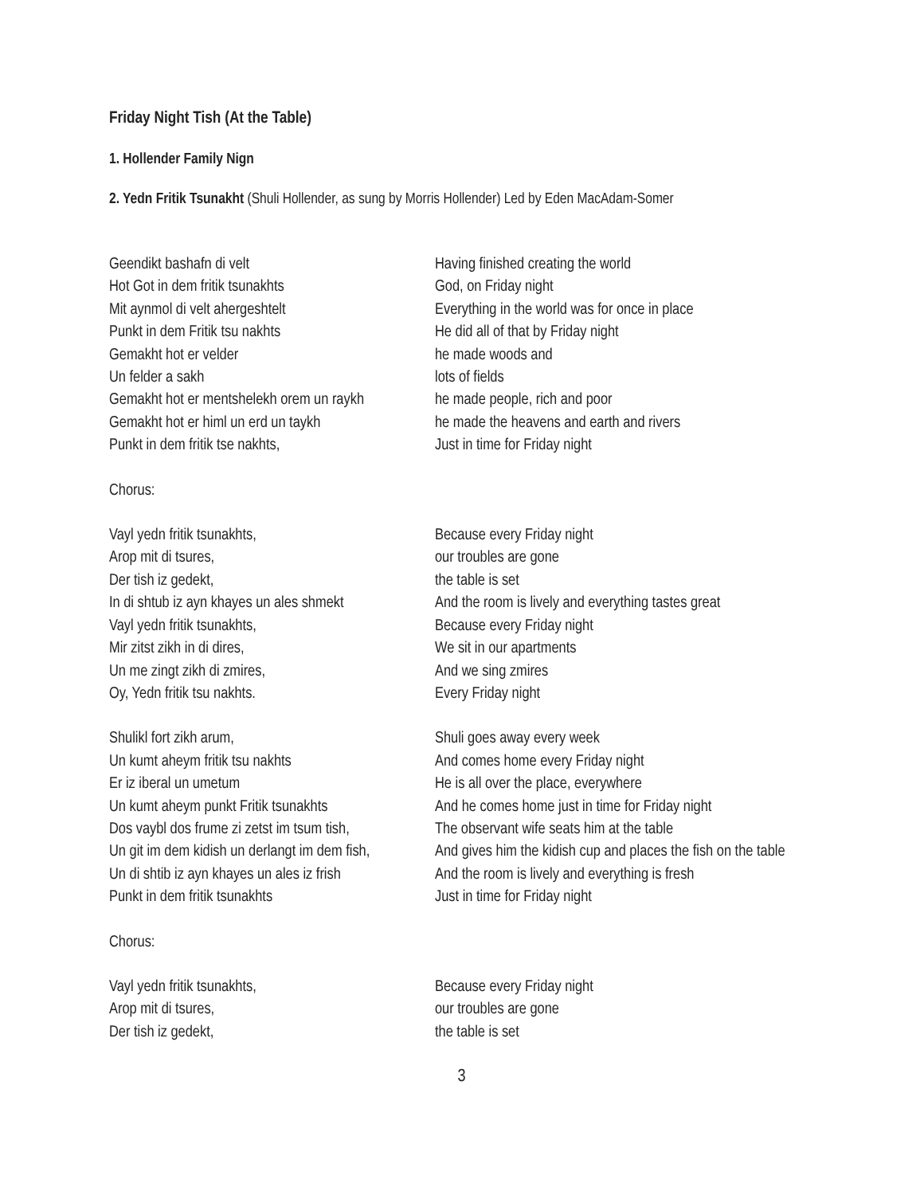Friday Night Tish (At the Table)
1. Hollender Family Nign
2. Yedn Fritik Tsunakht (Shuli Hollender, as sung by Morris Hollender) Led by Eden MacAdam-Somer
| Geendikt bashafn di velt | Having finished creating the world |
| Hot Got in dem fritik tsunakhts | God, on Friday night |
| Mit aynmol di velt ahergeshtelt | Everything in the world was for once in place |
| Punkt in dem Fritik tsu nakhts | He did all of that by Friday night |
| Gemakht hot er velder | he made woods and |
| Un felder a sakh | lots of fields |
| Gemakht hot er mentshelekh orem un raykh | he made people, rich and poor |
| Gemakht hot er himl un erd un taykh | he made the heavens and earth and rivers |
| Punkt in dem fritik tse nakhts, | Just in time for Friday night |
| Chorus: | |
| Vayl yedn fritik tsunakhts, | Because every Friday night |
| Arop mit di tsures, | our troubles are gone |
| Der tish iz gedekt, | the table is set |
| In di shtub iz ayn khayes un ales shmekt | And the room is lively and everything tastes great |
| Vayl yedn fritik tsunakhts, | Because every Friday night |
| Mir zitst zikh in di dires, | We sit in our apartments |
| Un me zingt zikh di zmires, | And we sing zmires |
| Oy, Yedn fritik tsu nakhts. | Every Friday night |
| Shulikl fort zikh arum, | Shuli goes away every week |
| Un kumt aheym fritik tsu nakhts | And comes home every Friday night |
| Er iz iberal un umetum | He is all over the place, everywhere |
| Un kumt aheym punkt Fritik tsunakhts | And he comes home just in time for Friday night |
| Dos vaybl dos frume zi zetst im tsum tish, | The observant wife seats him at the table |
| Un git im dem kidish un derlangt im dem fish, | And gives him the kidish cup and places the fish on the table |
| Un di shtib iz ayn khayes un ales iz frish | And the room is lively and everything is fresh |
| Punkt in dem fritik tsunakhts | Just in time for Friday night |
| Chorus: | |
| Vayl yedn fritik tsunakhts, | Because every Friday night |
| Arop mit di tsures, | our troubles are gone |
| Der tish iz gedekt, | the table is set |
3